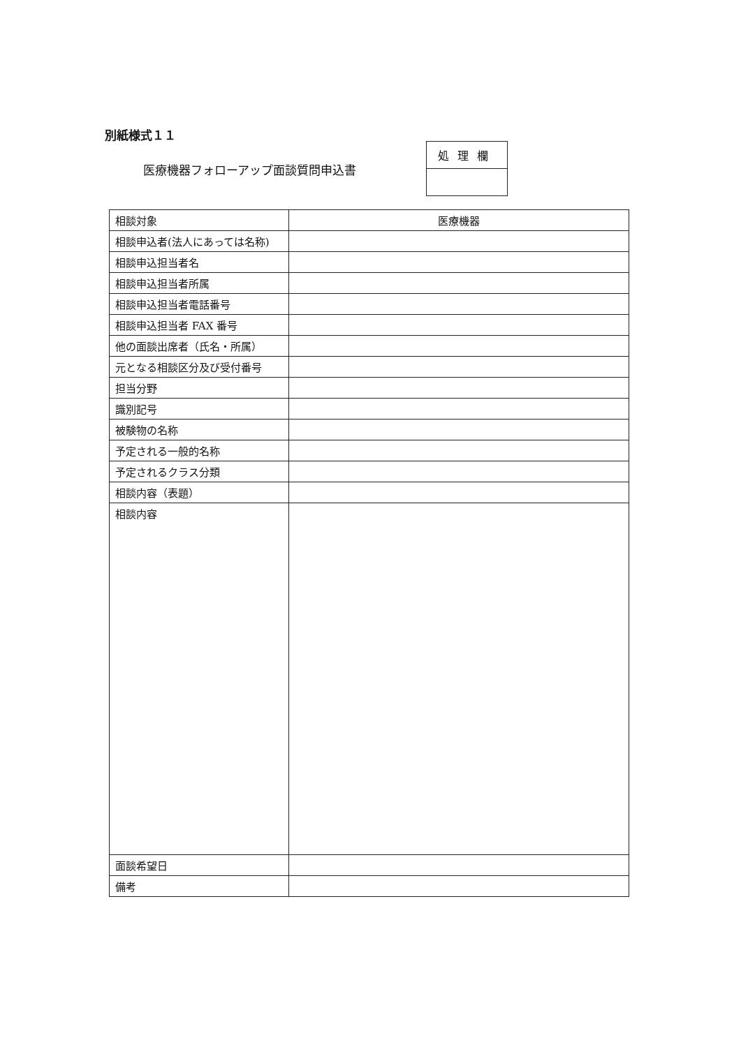別紙様式１１
医療機器フォローアップ面談質問申込書
| 処理欄 |
| 相談対象 | 医療機器 |
| 相談申込者(法人にあっては名称) | |
| 相談申込担当者名 | |
| 相談申込担当者所属 | |
| 相談申込担当者電話番号 | |
| 相談申込担当者 FAX 番号 | |
| 他の面談出席者（氏名・所属） | |
| 元となる相談区分及び受付番号 | |
| 担当分野 | |
| 識別記号 | |
| 被験物の名称 | |
| 予定される一般的名称 | |
| 予定されるクラス分類 | |
| 相談内容（表題） | |
| 相談内容 | |
| 面談希望日 | |
| 備考 | |